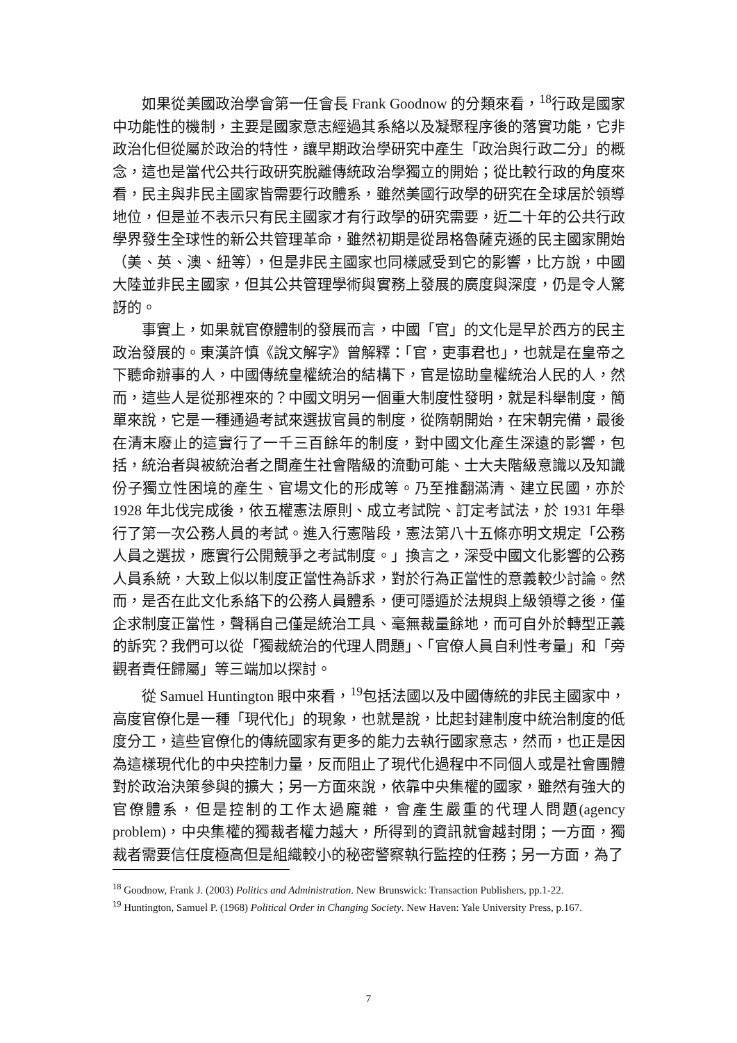如果從美國政治學會第一任會長 Frank Goodnow 的分類來看，<sup>18</sup>行政是國家中功能性的機制，主要是國家意志經過其系絡以及凝聚程序後的落實功能，它非政治化但從屬於政治的特性，讓早期政治學研究中產生「政治與行政二分」的概念，這也是當代公共行政研究脫離傳統政治學獨立的開始；從比較行政的角度來看，民主與非民主國家皆需要行政體系，雖然美國行政學的研究在全球居於領導地位，但是並不表示只有民主國家才有行政學的研究需要，近二十年的公共行政學界發生全球性的新公共管理革命，雖然初期是從昂格魯薩克遜的民主國家開始（美、英、澳、紐等），但是非民主國家也同樣感受到它的影響，比方說，中國大陸並非民主國家，但其公共管理學術與實務上發展的廣度與深度，仍是令人驚訝的。
事實上，如果就官僚體制的發展而言，中國「官」的文化是早於西方的民主政治發展的。東漢許慎《說文解字》曾解釋：「官，吏事君也」，也就是在皇帝之下聽命辦事的人，中國傳統皇權統治的結構下，官是協助皇權統治人民的人，然而，這些人是從那裡來的？中國文明另一個重大制度性發明，就是科舉制度，簡單來說，它是一種通過考試來選拔官員的制度，從隋朝開始，在宋朝完備，最後在清末廢止的這實行了一千三百餘年的制度，對中國文化產生深遠的影響，包括，統治者與被統治者之間產生社會階級的流動可能、士大夫階級意識以及知識份子獨立性困境的產生、官場文化的形成等。乃至推翻滿清、建立民國，亦於 1928 年北伐完成後，依五權憲法原則、成立考試院、訂定考試法，於 1931 年舉行了第一次公務人員的考試。進入行憲階段，憲法第八十五條亦明文規定「公務人員之選拔，應實行公開競爭之考試制度。」換言之，深受中國文化影響的公務人員系統，大致上似以制度正當性為訴求，對於行為正當性的意義較少討論。然而，是否在此文化系絡下的公務人員體系，便可隱遁於法規與上級領導之後，僅企求制度正當性，聲稱自己僅是統治工具、毫無裁量餘地，而可自外於轉型正義的訴究？我們可以從「獨裁統治的代理人問題」、「官僚人員自利性考量」和「旁觀者責任歸屬」等三端加以探討。
從 Samuel Huntington 眼中來看，<sup>19</sup>包括法國以及中國傳統的非民主國家中，高度官僚化是一種「現代化」的現象，也就是說，比起封建制度中統治制度的低度分工，這些官僚化的傳統國家有更多的能力去執行國家意志，然而，也正是因為這樣現代化的中央控制力量，反而阻止了現代化過程中不同個人或是社會團體對於政治決策參與的擴大；另一方面來說，依靠中央集權的國家，雖然有強大的官僚體系，但是控制的工作太過龐雜，會產生嚴重的代理人問題(agency problem)，中央集權的獨裁者權力越大，所得到的資訊就會越封閉；一方面，獨裁者需要信任度極高但是組織較小的秘密警察執行監控的任務；另一方面，為了
<sup>18</sup> Goodnow, Frank J. (2003) Politics and Administration. New Brunswick: Transaction Publishers, pp.1-22.
<sup>19</sup> Huntington, Samuel P. (1968) Political Order in Changing Society. New Haven: Yale University Press, p.167.
7